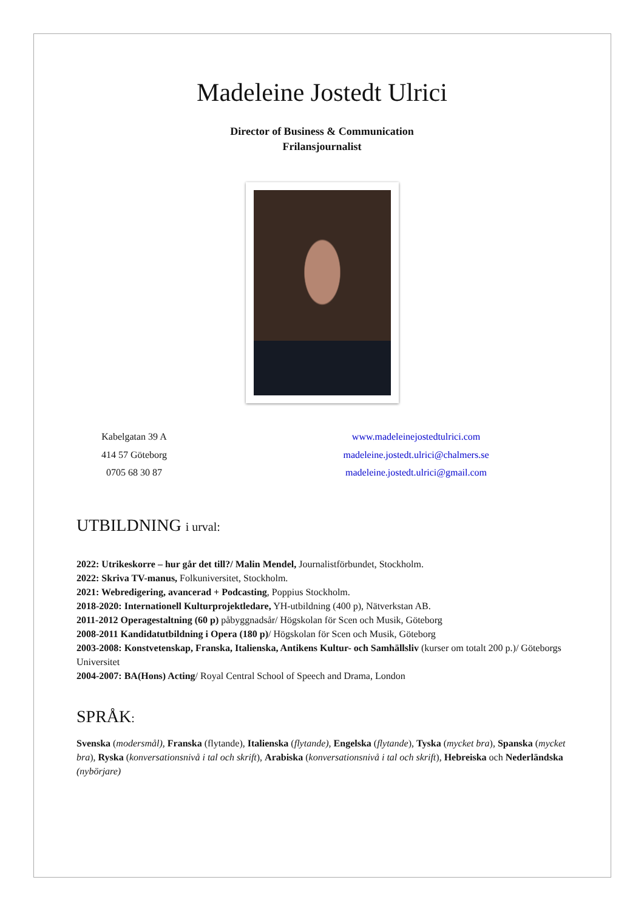Madeleine Jostedt Ulrici
Director of Business & Communication
Frilansjournalist
Kabelgatan 39 A
414 57 Göteborg
0705 68 30 87
www.madeleinejostedtulrici.com
madeleine.jostedt.ulrici@chalmers.se
madeleine.jostedt.ulrici@gmail.com
UTBILDNING i urval:
2022: Utrikeskorre – hur går det till?/ Malin Mendel, Journalistförbundet, Stockholm.
2022: Skriva TV-manus, Folkuniversitet, Stockholm.
2021: Webredigering, avancerad + Podcasting, Poppius Stockholm.
2018-2020: Internationell Kulturprojektledare, YH-utbildning (400 p), Nätverkstan AB.
2011-2012 Operagestaltning (60 p) påbyggnadsår/ Högskolan för Scen och Musik, Göteborg
2008-2011 Kandidatutbildning i Opera (180 p)/ Högskolan för Scen och Musik, Göteborg
2003-2008: Konstvetenskap, Franska, Italienska, Antikens Kultur- och Samhällsliv (kurser om totalt 200 p.)/ Göteborgs Universitet
2004-2007: BA(Hons) Acting/ Royal Central School of Speech and Drama, London
SPRÅK:
Svenska (modersmål), Franska (flytande), Italienska (flytande), Engelska (flytande), Tyska (mycket bra), Spanska (mycket bra), Ryska (konversationsnivå i tal och skrift), Arabiska (konversationsnivå i tal och skrift), Hebreiska och Nederländska (nybörjare)